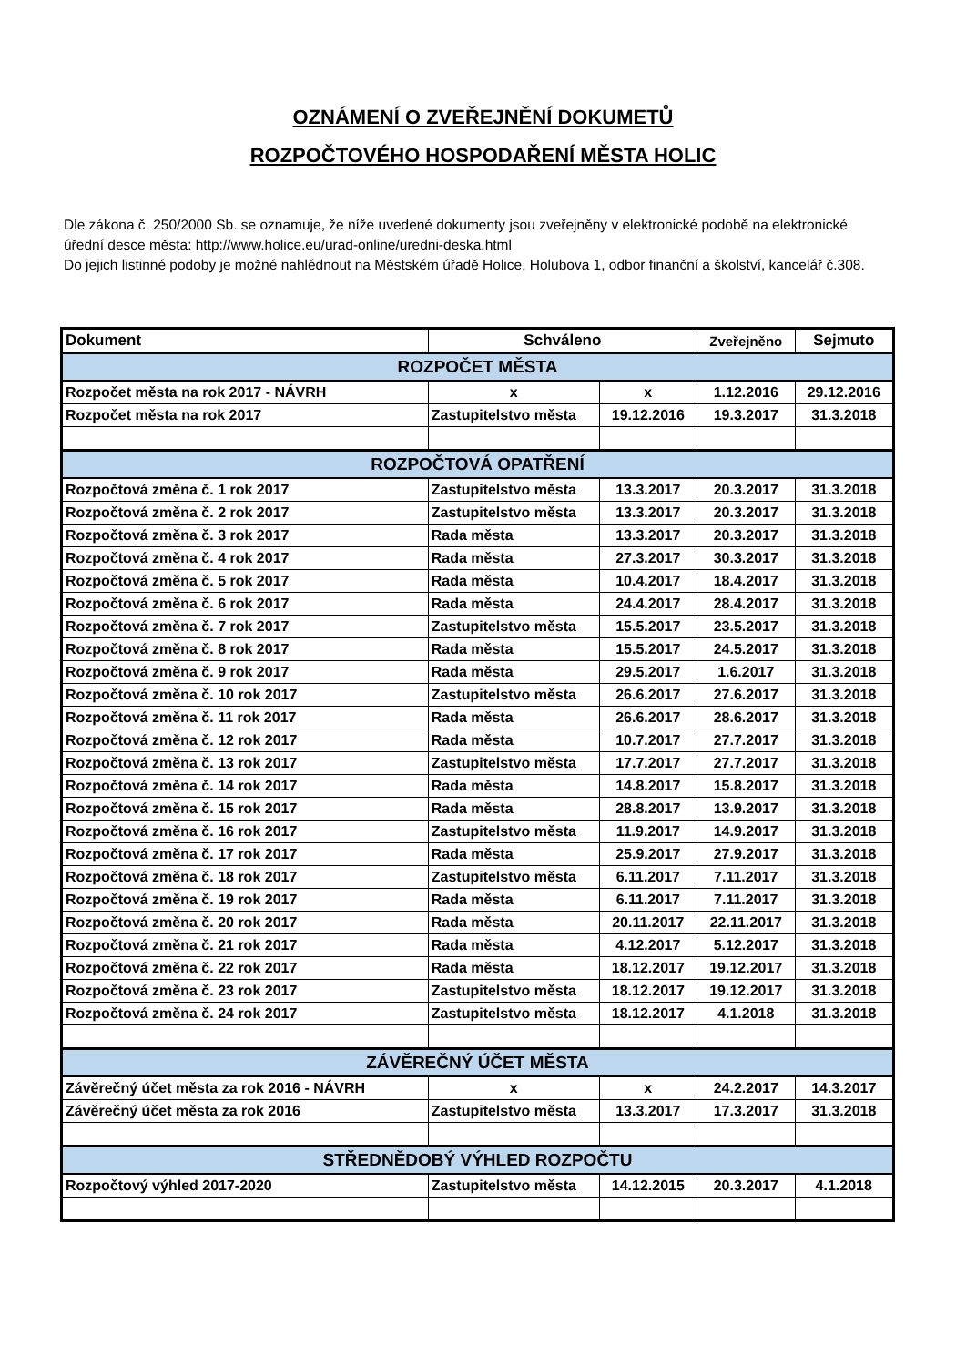OZNÁMENÍ O ZVEŘEJNĚNÍ DOKUMETŮ
ROZPOČTOVÉHO HOSPODAŘENÍ MĚSTA HOLIC
Dle zákona č. 250/2000 Sb. se oznamuje, že níže uvedené dokumenty jsou zveřejněny v elektronické podobě na elektronické úřední desce města: http://www.holice.eu/urad-online/uredni-deska.html
Do jejich listinné podoby je možné nahlédnout na Městském úřadě Holice, Holubova 1, odbor finanční a školství, kancelář č.308.
| Dokument | Schváleno | | Zveřejněno | Sejmuto |
| --- | --- | --- | --- | --- |
| ROZPOČET MĚSTA | | | | |
| Rozpočet města na rok 2017 - NÁVRH | x | x | 1.12.2016 | 29.12.2016 |
| Rozpočet města na rok 2017 | Zastupitelstvo města | 19.12.2016 | 19.3.2017 | 31.3.2018 |
| ROZPOČTOVÁ OPATŘENÍ | | | | |
| Rozpočtová změna č. 1 rok 2017 | Zastupitelstvo města | 13.3.2017 | 20.3.2017 | 31.3.2018 |
| Rozpočtová změna č. 2 rok 2017 | Zastupitelstvo města | 13.3.2017 | 20.3.2017 | 31.3.2018 |
| Rozpočtová změna č. 3 rok 2017 | Rada města | 13.3.2017 | 20.3.2017 | 31.3.2018 |
| Rozpočtová změna č. 4 rok 2017 | Rada města | 27.3.2017 | 30.3.2017 | 31.3.2018 |
| Rozpočtová změna č. 5 rok 2017 | Rada města | 10.4.2017 | 18.4.2017 | 31.3.2018 |
| Rozpočtová změna č. 6 rok 2017 | Rada města | 24.4.2017 | 28.4.2017 | 31.3.2018 |
| Rozpočtová změna č. 7 rok 2017 | Zastupitelstvo města | 15.5.2017 | 23.5.2017 | 31.3.2018 |
| Rozpočtová změna č. 8 rok 2017 | Rada města | 15.5.2017 | 24.5.2017 | 31.3.2018 |
| Rozpočtová změna č. 9 rok 2017 | Rada města | 29.5.2017 | 1.6.2017 | 31.3.2018 |
| Rozpočtová změna č. 10 rok 2017 | Zastupitelstvo města | 26.6.2017 | 27.6.2017 | 31.3.2018 |
| Rozpočtová změna č. 11 rok 2017 | Rada města | 26.6.2017 | 28.6.2017 | 31.3.2018 |
| Rozpočtová změna č. 12 rok 2017 | Rada města | 10.7.2017 | 27.7.2017 | 31.3.2018 |
| Rozpočtová změna č. 13 rok 2017 | Zastupitelstvo města | 17.7.2017 | 27.7.2017 | 31.3.2018 |
| Rozpočtová změna č. 14 rok 2017 | Rada města | 14.8.2017 | 15.8.2017 | 31.3.2018 |
| Rozpočtová změna č. 15 rok 2017 | Rada města | 28.8.2017 | 13.9.2017 | 31.3.2018 |
| Rozpočtová změna č. 16 rok 2017 | Zastupitelstvo města | 11.9.2017 | 14.9.2017 | 31.3.2018 |
| Rozpočtová změna č. 17 rok 2017 | Rada města | 25.9.2017 | 27.9.2017 | 31.3.2018 |
| Rozpočtová změna č. 18 rok 2017 | Zastupitelstvo města | 6.11.2017 | 7.11.2017 | 31.3.2018 |
| Rozpočtová změna č. 19 rok 2017 | Rada města | 6.11.2017 | 7.11.2017 | 31.3.2018 |
| Rozpočtová změna č. 20 rok 2017 | Rada města | 20.11.2017 | 22.11.2017 | 31.3.2018 |
| Rozpočtová změna č. 21 rok 2017 | Rada města | 4.12.2017 | 5.12.2017 | 31.3.2018 |
| Rozpočtová změna č. 22 rok 2017 | Rada města | 18.12.2017 | 19.12.2017 | 31.3.2018 |
| Rozpočtová změna č. 23 rok 2017 | Zastupitelstvo města | 18.12.2017 | 19.12.2017 | 31.3.2018 |
| Rozpočtová změna č. 24 rok 2017 | Zastupitelstvo města | 18.12.2017 | 4.1.2018 | 31.3.2018 |
| ZÁVĚREČNÝ ÚČET MĚSTA | | | | |
| Závěrečný účet města za rok 2016 - NÁVRH | x | x | 24.2.2017 | 14.3.2017 |
| Závěrečný účet města za rok 2016 | Zastupitelstvo města | 13.3.2017 | 17.3.2017 | 31.3.2018 |
| STŘEDNĚDOBÝ VÝHLED ROZPOČTU | | | | |
| Rozpočtový výhled 2017-2020 | Zastupitelstvo města | 14.12.2015 | 20.3.2017 | 4.1.2018 |